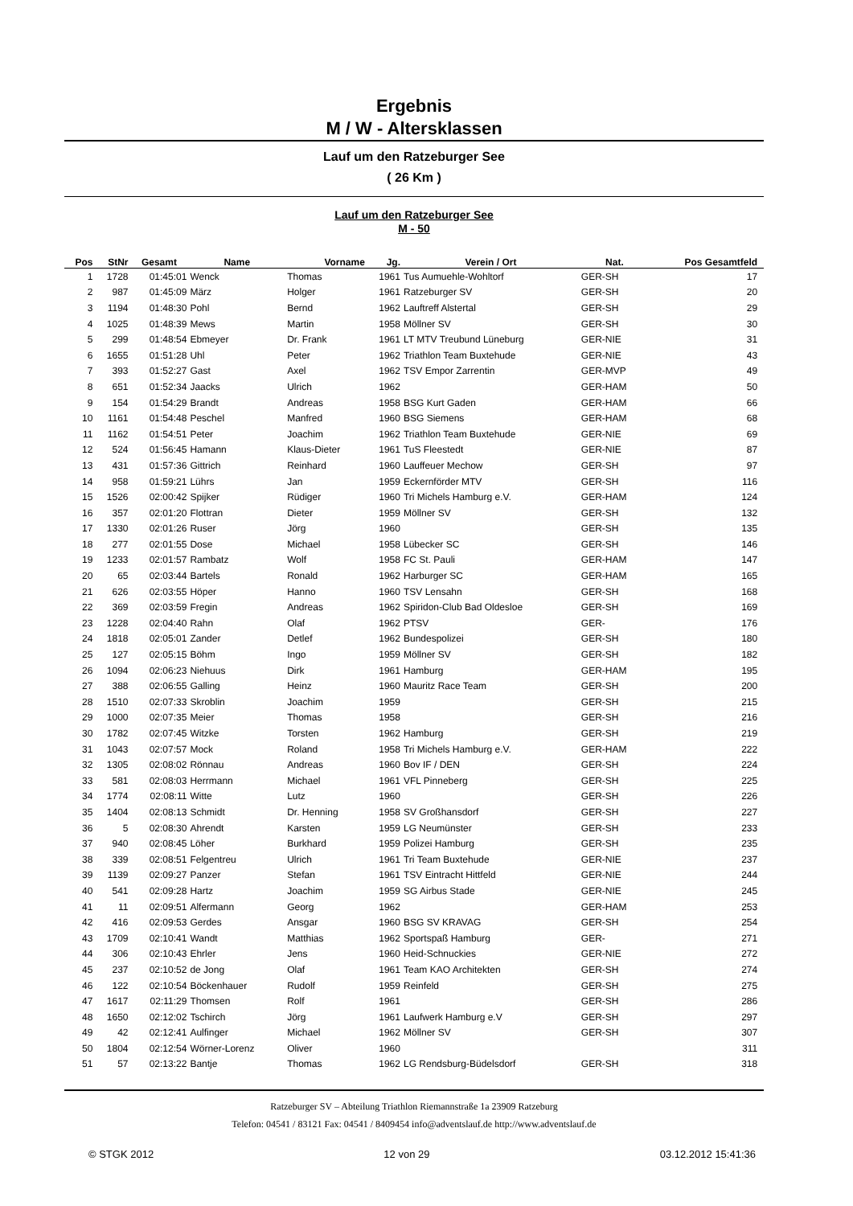Ergebnis
M / W - Altersklassen
Lauf um den Ratzeburger See
( 26 Km )
Lauf um den Ratzeburger See
M - 50
| Pos | StNr | Gesamt | Name | Vorname | Jg. | Verein / Ort | Nat. | Pos Gesamtfeld | |
| --- | --- | --- | --- | --- | --- | --- | --- | --- | --- |
| 1 | 1728 | 01:45:01 | Wenck | Thomas | 1961 | Tus Aumuehle-Wohltorf | GER-SH | 17 | |
| 2 | 987 | 01:45:09 | März | Holger | 1961 | Ratzeburger SV | GER-SH | 20 | |
| 3 | 1194 | 01:48:30 | Pohl | Bernd | 1962 | Lauftreff Alstertal | GER-SH | 29 | |
| 4 | 1025 | 01:48:39 | Mews | Martin | 1958 | Möllner SV | GER-SH | 30 | |
| 5 | 299 | 01:48:54 | Ebmeyer | Dr. Frank | 1961 | LT MTV Treubund Lüneburg | GER-NIE | 31 | |
| 6 | 1655 | 01:51:28 | Uhl | Peter | 1962 | Triathlon Team Buxtehude | GER-NIE | 43 | |
| 7 | 393 | 01:52:27 | Gast | Axel | 1962 | TSV Empor Zarrentin | GER-MVP | 49 | |
| 8 | 651 | 01:52:34 | Jaacks | Ulrich | 1962 | | GER-HAM | 50 | |
| 9 | 154 | 01:54:29 | Brandt | Andreas | 1958 | BSG Kurt Gaden | GER-HAM | 66 | |
| 10 | 1161 | 01:54:48 | Peschel | Manfred | 1960 | BSG Siemens | GER-HAM | 68 | |
| 11 | 1162 | 01:54:51 | Peter | Joachim | 1962 | Triathlon Team Buxtehude | GER-NIE | 69 | |
| 12 | 524 | 01:56:45 | Hamann | Klaus-Dieter | 1961 | TuS Fleestedt | GER-NIE | 87 | |
| 13 | 431 | 01:57:36 | Gittrich | Reinhard | 1960 | Lauffeuer Mechow | GER-SH | 97 | |
| 14 | 958 | 01:59:21 | Lührs | Jan | 1959 | Eckernförder MTV | GER-SH | 116 | |
| 15 | 1526 | 02:00:42 | Spijker | Rüdiger | 1960 | Tri Michels Hamburg e.V. | GER-HAM | 124 | |
| 16 | 357 | 02:01:20 | Flottran | Dieter | 1959 | Möllner SV | GER-SH | 132 | |
| 17 | 1330 | 02:01:26 | Ruser | Jörg | 1960 | | GER-SH | 135 | |
| 18 | 277 | 02:01:55 | Dose | Michael | 1958 | Lübecker SC | GER-SH | 146 | |
| 19 | 1233 | 02:01:57 | Rambatz | Wolf | 1958 | FC St. Pauli | GER-HAM | 147 | |
| 20 | 65 | 02:03:44 | Bartels | Ronald | 1962 | Harburger SC | GER-HAM | 165 | |
| 21 | 626 | 02:03:55 | Höper | Hanno | 1960 | TSV Lensahn | GER-SH | 168 | |
| 22 | 369 | 02:03:59 | Fregin | Andreas | 1962 | Spiridon-Club Bad Oldesloe | GER-SH | 169 | |
| 23 | 1228 | 02:04:40 | Rahn | Olaf | 1962 | PTSV | GER- | 176 | |
| 24 | 1818 | 02:05:01 | Zander | Detlef | 1962 | Bundespolizei | GER-SH | 180 | |
| 25 | 127 | 02:05:15 | Böhm | Ingo | 1959 | Möllner SV | GER-SH | 182 | |
| 26 | 1094 | 02:06:23 | Niehuus | Dirk | 1961 | Hamburg | GER-HAM | 195 | |
| 27 | 388 | 02:06:55 | Galling | Heinz | 1960 | Mauritz Race Team | GER-SH | 200 | |
| 28 | 1510 | 02:07:33 | Skroblin | Joachim | 1959 | | GER-SH | 215 | |
| 29 | 1000 | 02:07:35 | Meier | Thomas | 1958 | | GER-SH | 216 | |
| 30 | 1782 | 02:07:45 | Witzke | Torsten | 1962 | Hamburg | GER-SH | 219 | |
| 31 | 1043 | 02:07:57 | Mock | Roland | 1958 | Tri Michels Hamburg e.V. | GER-HAM | 222 | |
| 32 | 1305 | 02:08:02 | Rönnau | Andreas | 1960 | Bov IF / DEN | GER-SH | 224 | |
| 33 | 581 | 02:08:03 | Herrmann | Michael | 1961 | VFL Pinneberg | GER-SH | 225 | |
| 34 | 1774 | 02:08:11 | Witte | Lutz | 1960 | | GER-SH | 226 | |
| 35 | 1404 | 02:08:13 | Schmidt | Dr. Henning | 1958 | SV Großhansdorf | GER-SH | 227 | |
| 36 | 5 | 02:08:30 | Ahrendt | Karsten | 1959 | LG Neumünster | GER-SH | 233 | |
| 37 | 940 | 02:08:45 | Löher | Burkhard | 1959 | Polizei Hamburg | GER-SH | 235 | |
| 38 | 339 | 02:08:51 | Felgentreu | Ulrich | 1961 | Tri Team Buxtehude | GER-NIE | 237 | |
| 39 | 1139 | 02:09:27 | Panzer | Stefan | 1961 | TSV Eintracht Hittfeld | GER-NIE | 244 | |
| 40 | 541 | 02:09:28 | Hartz | Joachim | 1959 | SG Airbus Stade | GER-NIE | 245 | |
| 41 | 11 | 02:09:51 | Alfermann | Georg | 1962 | | GER-HAM | 253 | |
| 42 | 416 | 02:09:53 | Gerdes | Ansgar | 1960 | BSG SV KRAVAG | GER-SH | 254 | |
| 43 | 1709 | 02:10:41 | Wandt | Matthias | 1962 | Sportspaß Hamburg | GER- | 271 | |
| 44 | 306 | 02:10:43 | Ehrler | Jens | 1960 | Heid-Schnuckies | GER-NIE | 272 | |
| 45 | 237 | 02:10:52 | de Jong | Olaf | 1961 | Team KAO Architekten | GER-SH | 274 | |
| 46 | 122 | 02:10:54 | Böckenhauer | Rudolf | 1959 | Reinfeld | GER-SH | 275 | |
| 47 | 1617 | 02:11:29 | Thomsen | Rolf | 1961 | | GER-SH | 286 | |
| 48 | 1650 | 02:12:02 | Tschirch | Jörg | 1961 | Laufwerk Hamburg e.V | GER-SH | 297 | |
| 49 | 42 | 02:12:41 | Aulfinger | Michael | 1962 | Möllner SV | GER-SH | 307 | |
| 50 | 1804 | 02:12:54 | Wörner-Lorenz | Oliver | 1960 | | | 311 | |
| 51 | 57 | 02:13:22 | Bantje | Thomas | 1962 | LG Rendsburg-Büdelsdorf | GER-SH | 318 | |
Ratzeburger SV – Abteilung Triathlon Riemannstraße 1a 23909 Ratzeburg
Telefon: 04541 / 83121 Fax: 04541 / 8409454 info@adventslauf.de http://www.adventslauf.de
© STGK 2012 12 von 29 03.12.2012 15:41:36